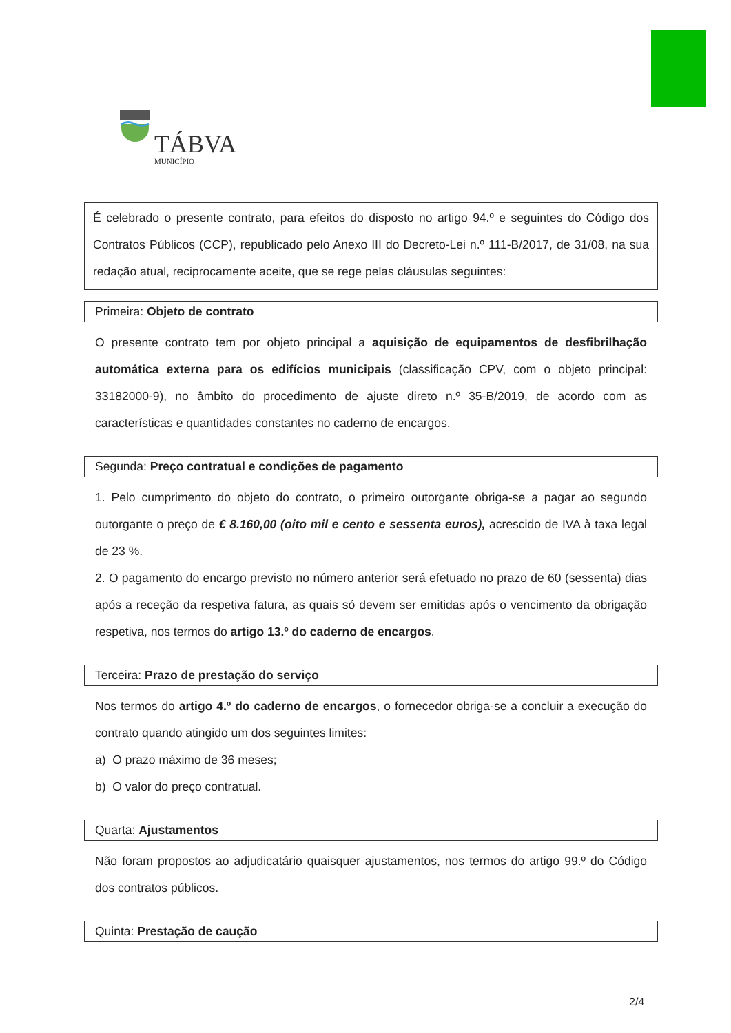TÁBVA
MUNICÍPIO
É celebrado o presente contrato, para efeitos do disposto no artigo 94.º e seguintes do Código dos Contratos Públicos (CCP), republicado pelo Anexo III do Decreto-Lei n.º 111-B/2017, de 31/08, na sua redação atual, reciprocamente aceite, que se rege pelas cláusulas seguintes:
Primeira: Objeto de contrato
O presente contrato tem por objeto principal a aquisição de equipamentos de desfibrilhação automática externa para os edifícios municipais (classificação CPV, com o objeto principal: 33182000-9), no âmbito do procedimento de ajuste direto n.º 35-B/2019, de acordo com as características e quantidades constantes no caderno de encargos.
Segunda: Preço contratual e condições de pagamento
1. Pelo cumprimento do objeto do contrato, o primeiro outorgante obriga-se a pagar ao segundo outorgante o preço de € 8.160,00 (oito mil e cento e sessenta euros), acrescido de IVA à taxa legal de 23 %.
2. O pagamento do encargo previsto no número anterior será efetuado no prazo de 60 (sessenta) dias após a receção da respetiva fatura, as quais só devem ser emitidas após o vencimento da obrigação respetiva, nos termos do artigo 13.º do caderno de encargos.
Terceira: Prazo de prestação do serviço
Nos termos do artigo 4.º do caderno de encargos, o fornecedor obriga-se a concluir a execução do contrato quando atingido um dos seguintes limites:
a) O prazo máximo de 36 meses;
b) O valor do preço contratual.
Quarta: Ajustamentos
Não foram propostos ao adjudicatário quaisquer ajustamentos, nos termos do artigo 99.º do Código dos contratos públicos.
Quinta: Prestação de caução
2/4